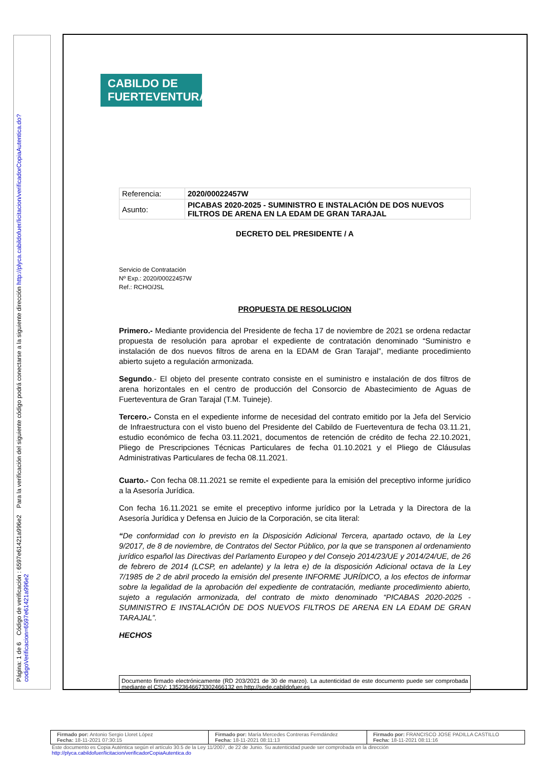Página: 1 de 6 Código de verificación : 6597e61421a996e2 Para la verificación del siguiente código podrá conectarse a la siguiente dirección http://plyca.cabildofuer/licitacion/verificadorCopiaAutentica.do?codigoVerificacion=6597e61421a996e2
CABILDO DE
FUERTEVENTURA
| Referencia: | 2020/00022457W |
| Asunto: | PICABAS 2020-2025 - SUMINISTRO E INSTALACIÓN DE DOS NUEVOS FILTROS DE ARENA EN LA EDAM DE GRAN TARAJAL |
DECRETO DEL PRESIDENTE / A
Servicio de Contratación
Nº Exp.: 2020/00022457W
Ref.: RCHO/JSL
PROPUESTA DE RESOLUCION
Primero.- Mediante providencia del Presidente de fecha 17 de noviembre de 2021 se ordena redactar propuesta de resolución para aprobar el expediente de contratación denominado “Suministro e instalación de dos nuevos filtros de arena en la EDAM de Gran Tarajal”, mediante procedimiento abierto sujeto a regulación armonizada.
Segundo.- El objeto del presente contrato consiste en el suministro e instalación de dos filtros de arena horizontales en el centro de producción del Consorcio de Abastecimiento de Aguas de Fuerteventura de Gran Tarajal (T.M. Tuineje).
Tercero.- Consta en el expediente informe de necesidad del contrato emitido por la Jefa del Servicio de Infraestructura con el visto bueno del Presidente del Cabildo de Fuerteventura de fecha 03.11.21, estudio económico de fecha 03.11.2021, documentos de retención de crédito de fecha 22.10.2021, Pliego de Prescripciones Técnicas Particulares de fecha 01.10.2021 y el Pliego de Cláusulas Administrativas Particulares de fecha 08.11.2021.
Cuarto.- Con fecha 08.11.2021 se remite el expediente para la emisión del preceptivo informe jurídico a la Asesoría Jurídica.
Con fecha 16.11.2021 se emite el preceptivo informe jurídico por la Letrada y la Directora de la Asesoría Jurídica y Defensa en Juicio de la Corporación, se cita literal:
“De conformidad con lo previsto en la Disposición Adicional Tercera, apartado octavo, de la Ley 9/2017, de 8 de noviembre, de Contratos del Sector Público, por la que se transponen al ordenamiento jurídico español las Directivas del Parlamento Europeo y del Consejo 2014/23/UE y 2014/24/UE, de 26 de febrero de 2014 (LCSP, en adelante) y la letra e) de la disposición Adicional octava de la Ley 7/1985 de 2 de abril procedo la emisión del presente INFORME JURÍDICO, a los efectos de informar sobre la legalidad de la aprobación del expediente de contratación, mediante procedimiento abierto, sujeto a regulación armonizada, del contrato de mixto denominado “PICABAS 2020-2025 - SUMINISTRO E INSTALACIÓN DE DOS NUEVOS FILTROS DE ARENA EN LA EDAM DE GRAN TARAJAL”.
HECHOS
Documento firmado electrónicamente (RD 203/2021 de 30 de marzo). La autenticidad de este documento puede ser comprobada mediante el CSV: 13523646673302466132 en http://sede.cabildofuer.es
| Firmado por: Antonio Sergio Lloret López Fecha: 18-11-2021 07:30:15 | Firmado por: María Mercedes Contreras Ferndández Fecha: 18-11-2021 08:11:13 | Firmado por: FRANCISCO JOSE PADILLA CASTILLO Fecha: 18-11-2021 08:11:16 |
Este documento es Copia Auténtica según el artículo 30.5 de la Ley 11/2007, de 22 de Junio. Su autenticidad puede ser comprobada en la dirección
http://plyca.cabildofuer/licitacion/verificadorCopiaAutentica.do